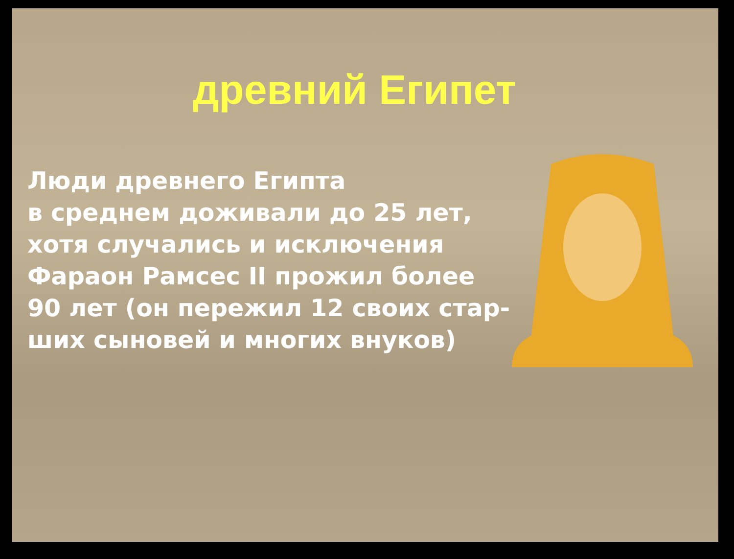древний Египет
Люди древнего Египта
в среднем доживали до 25 лет,
хотя случались и исключения
Фараон Рамсес II прожил более
90 лет (он пережил 12 своих стар-
ших сыновей и многих внуков)